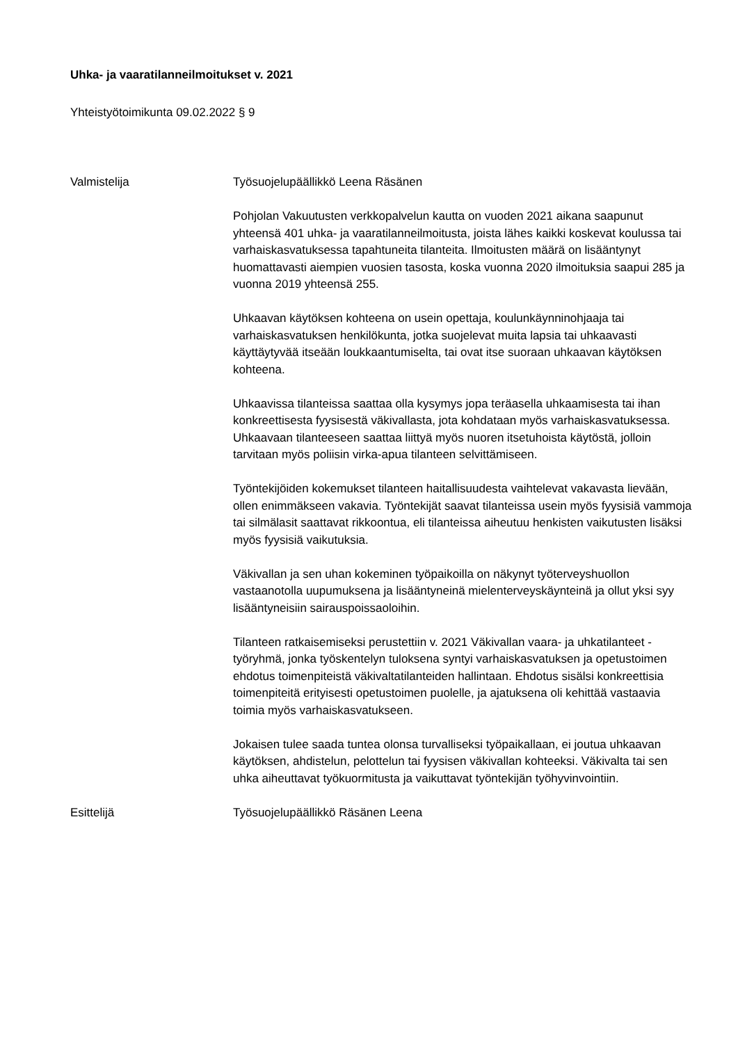Uhka- ja vaaratilanneilmoitukset v. 2021
Yhteistyötoimikunta 09.02.2022 § 9
Valmistelija Työsuojelupäällikkö Leena Räsänen
Pohjolan Vakuutusten verkkopalvelun kautta on vuoden 2021 aikana saapunut yhteensä 401 uhka- ja vaaratilanneilmoitusta, joista lähes kaikki koskevat koulussa tai varhaiskasvatuksessa tapahtuneita tilanteita. Ilmoitusten määrä on lisääntynyt huomattavasti aiempien vuosien tasosta, koska vuonna 2020 ilmoituksia saapui 285 ja vuonna 2019 yhteensä 255.
Uhkaavan käytöksen kohteena on usein opettaja, koulunkäynninohjaaja tai varhaiskasvatuksen henkilökunta, jotka suojelevat muita lapsia tai uhkaavasti käyttäytyvää itseään loukkaantumiselta, tai ovat itse suoraan uhkaavan käytöksen kohteena.
Uhkaavissa tilanteissa saattaa olla kysymys jopa teräasella uhkaamisesta tai ihan konkreettisesta fyysisestä väkivallasta, jota kohdataan myös varhaiskasvatuksessa. Uhkaavaan tilanteeseen saattaa liittyä myös nuoren itsetuhoista käytöstä, jolloin tarvitaan myös poliisin virka-apua tilanteen selvittämiseen.
Työntekijöiden kokemukset tilanteen haitallisuudesta vaihtelevat vakavasta lievään, ollen enimmäkseen vakavia. Työntekijät saavat tilanteissa usein myös fyysisiä vammoja tai silmälasit saattavat rikkoontua, eli tilanteissa aiheutuu henkisten vaikutusten lisäksi myös fyysisiä vaikutuksia.
Väkivallan ja sen uhan kokeminen työpaikoilla on näkynyt työterveyshuollon vastaanotolla uupumuksena ja lisääntyneinä mielenterveyskäynteinä ja ollut yksi syy lisääntyneisiin sairauspoissaoloihin.
Tilanteen ratkaisemiseksi perustettiin v. 2021 Väkivallan vaara- ja uhkatilanteet -työryhmä, jonka työskentelyn tuloksena syntyi varhaiskasvatuksen ja opetustoimen ehdotus toimenpiteistä väkivaltatilanteiden hallintaan. Ehdotus sisälsi konkreettisia toimenpiteitä erityisesti opetustoimen puolelle, ja ajatuksena oli kehittää vastaavia toimia myös varhaiskasvatukseen.
Jokaisen tulee saada tuntea olonsa turvalliseksi työpaikallaan, ei joutua uhkaavan käytöksen, ahdistelun, pelottelun tai fyysisen väkivallan kohteeksi. Väkivalta tai sen uhka aiheuttavat työkuormitusta ja vaikuttavat työntekijän työhyvinvointiin.
Esittelijä Työsuojelupäällikkö Räsänen Leena